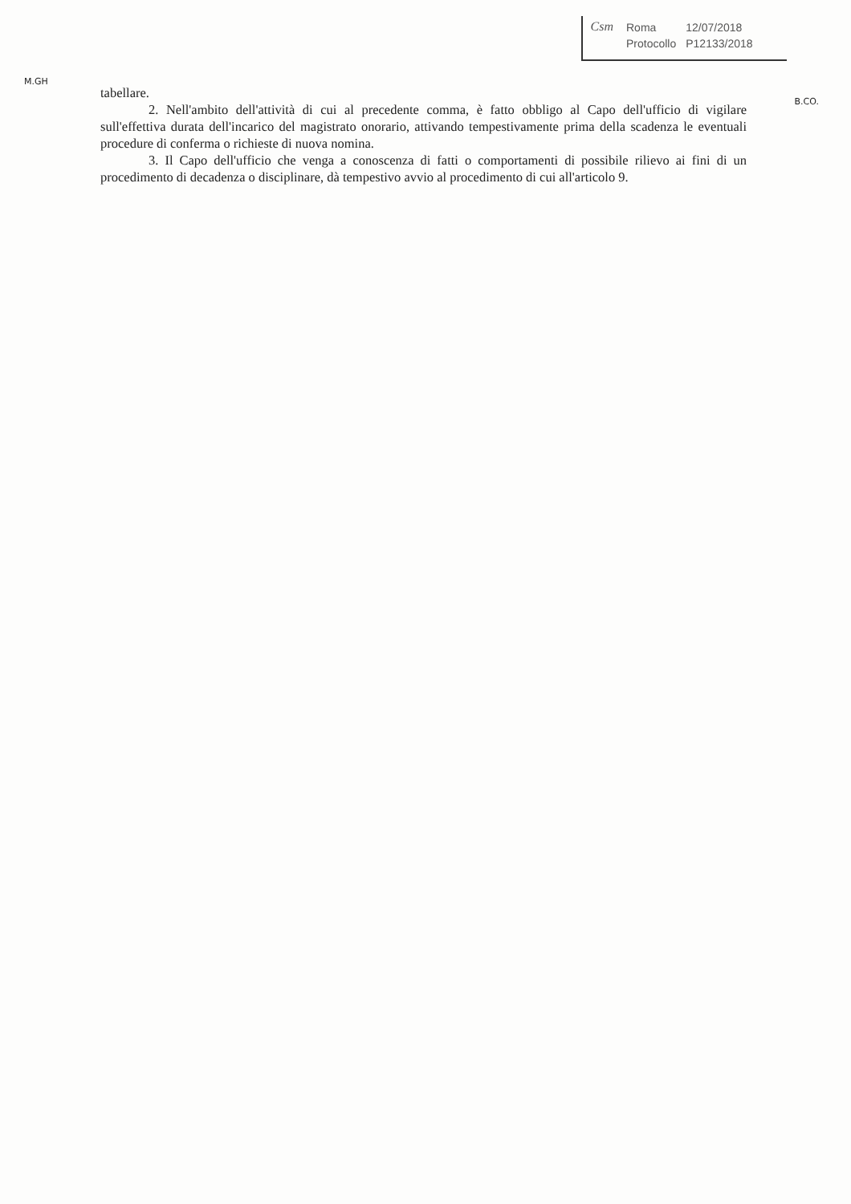M.GH
Csm
| Roma | 12/07/2018 |
| Protocollo | P12133/2018 |
B.CO.
tabellare.
2. Nell'ambito dell'attività di cui al precedente comma, è fatto obbligo al Capo dell'ufficio di vigilare sull'effettiva durata dell'incarico del magistrato onorario, attivando tempestivamente prima della scadenza le eventuali procedure di conferma o richieste di nuova nomina.
3. Il Capo dell'ufficio che venga a conoscenza di fatti o comportamenti di possibile rilievo ai fini di un procedimento di decadenza o disciplinare, dà tempestivo avvio al procedimento di cui all'articolo 9.